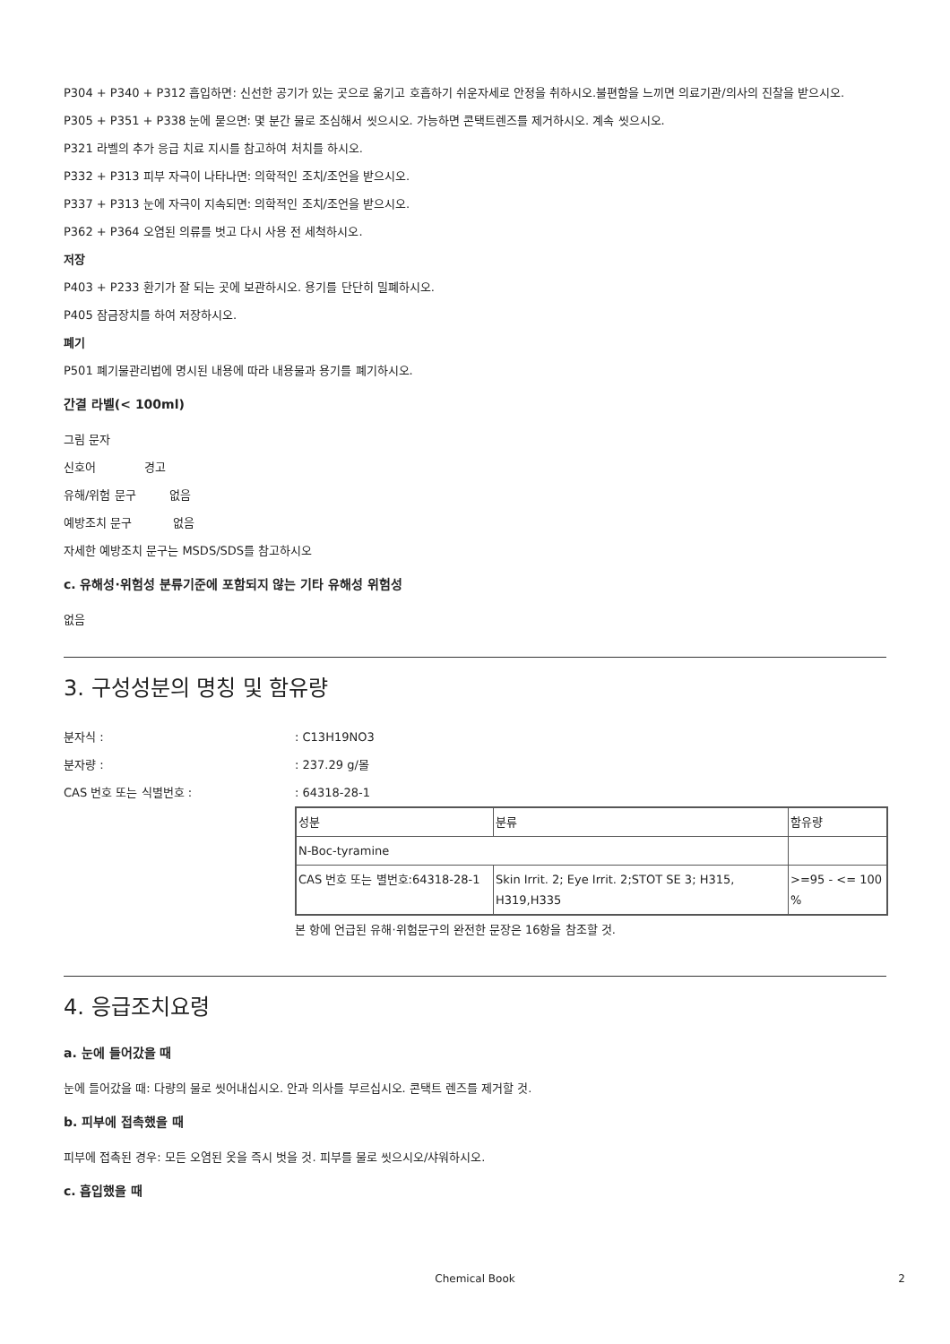P304 + P340 + P312 흡입하면: 신선한 공기가 있는 곳으로 옮기고 호흡하기 쉬운자세로 안정을 취하시오.불편함을 느끼면 의료기관/의사의 진찰을 받으시오.
P305 + P351 + P338 눈에 묻으면: 몇 분간 물로 조심해서 씻으시오. 가능하면 콘택트렌즈를 제거하시오. 계속 씻으시오.
P321 라벨의 추가 응급 치료 지시를 참고하여 처치를 하시오.
P332 + P313 피부 자극이 나타나면: 의학적인 조치/조언을 받으시오.
P337 + P313 눈에 자극이 지속되면: 의학적인 조치/조언을 받으시오.
P362 + P364 오염된 의류를 벗고 다시 사용 전 세척하시오.
저장
P403 + P233 환기가 잘 되는 곳에 보관하시오. 용기를 단단히 밀폐하시오.
P405 잠금장치를 하여 저장하시오.
폐기
P501 폐기물관리법에 명시된 내용에 따라 내용물과 용기를 폐기하시오.
간결 라벨(< 100ml)
그림 문자
신호어 경고
유해/위험 문구 없음
예방조치 문구 없음
자세한 예방조치 문구는 MSDS/SDS를 참고하시오
c. 유해성·위험성 분류기준에 포함되지 않는 기타 유해성 위험성
없음
3. 구성성분의 명칭 및 함유량
분자식 :: C13H19NO3
분자량 :: 237.29 g/몰
CAS 번호 또는 식별번호 :: 64318-28-1
| 성분 | 분류 | 함유량 |
| N-Boc-tyramine | | |
| CAS 번호 또는 별번호:64318-28-1 | Skin Irrit. 2; Eye Irrit. 2;STOT SE 3; H315, H319,H335 | >=95 - <= 100 % |
본 항에 언급된 유해·위험문구의 완전한 문장은 16항을 참조할 것.
4. 응급조치요령
a. 눈에 들어갔을 때
눈에 들어갔을 때: 다량의 물로 씻어내십시오. 안과 의사를 부르십시오. 콘택트 렌즈를 제거할 것.
b. 피부에 접촉했을 때
피부에 접촉된 경우: 모든 오염된 옷을 즉시 벗을 것. 피부를 물로 씻으시오/샤워하시오.
c. 흡입했을 때
Chemical Book 2